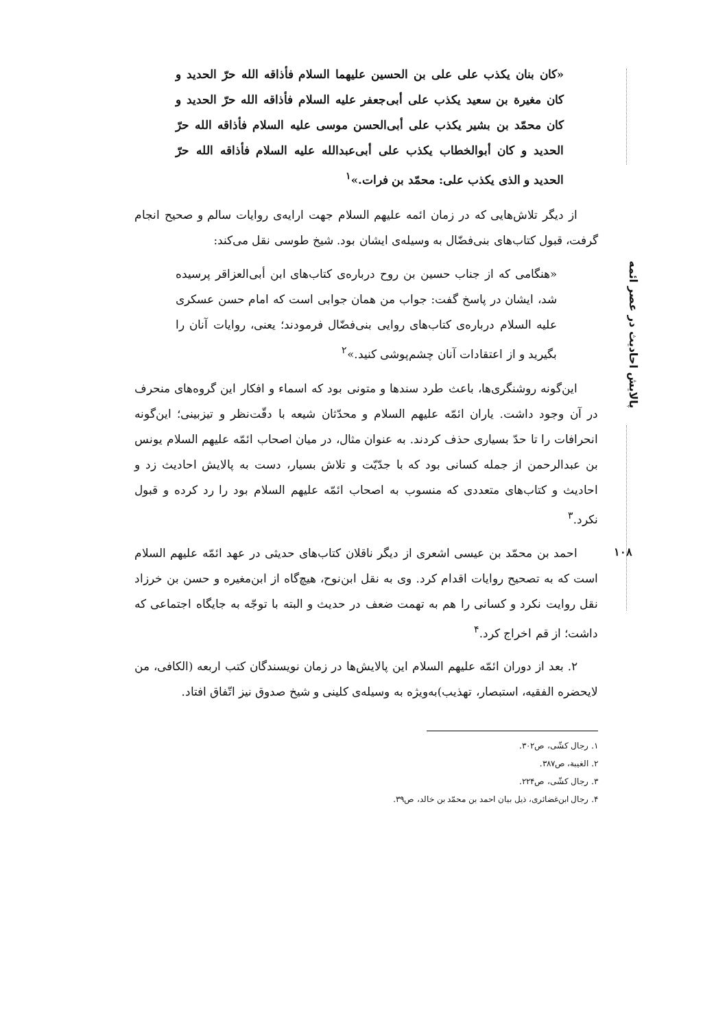پالایش احادیث در عصر ائمه
۱۰۸
«کان بنان یکذب علی علی بن الحسین علیهما السلام فأذاقه الله حرّ الحدید و کان مغیرة بن سعید یکذب علی أبی‌جعفر علیه السلام فأذاقه الله حرّ الحدید و کان محمّد بن بشیر یکذب علی أبی‌الحسن موسی علیه السلام فأذاقه الله حرّ الحدید و کان أبوالخطاب یکذب علی أبی‌عبدالله علیه السلام فأذاقه الله حرّ الحدید و الذی یکذب علی: محمّد بن فرات.»<sup>۱</sup>
از دیگر تلاش‌هایی که در زمان ائمه علیهم السلام جهت ارایه‌ی روایات سالم و صحیح انجام گرفت، قبول کتاب‌های بنی‌فضّال به وسیله‌ی ایشان بود. شیخ طوسی نقل می‌کند:
«هنگامی که از جناب حسین بن روح درباره‌ی کتاب‌های ابن أبی‌العزاقر پرسیده شد، ایشان در پاسخ گفت: جواب من همان جوابی است که امام حسن عسکری علیه السلام درباره‌ی کتاب‌های روایی بنی‌فضّال فرمودند؛ یعنی، روایات آنان را بگیرید و از اعتقادات آنان چشم‌پوشی کنید.»<sup>۲</sup>
این‌گونه روشنگری‌ها، باعث طرد سندها و متونی بود که اسماء و افکار این گروه‌های منحرف در آن وجود داشت. یاران ائمّه علیهم السلام و محدّثان شیعه با دقّت‌نظر و تیزبینی؛ این‌گونه انحرافات را تا حدّ بسیاری حذف کردند. به عنوان مثال، در میان اصحاب ائمّه علیهم السلام یونس بن عبدالرحمن از جمله کسانی بود که با جدّیّت و تلاش بسیار، دست به پالایش احادیث زد و احادیث و کتاب‌های متعددی که منسوب به اصحاب ائمّه علیهم السلام بود را رد کرده و قبول نکرد.<sup>۳</sup>
احمد بن محمّد بن عیسی اشعری از دیگر ناقلان کتاب‌های حدیثی در عهد ائمّه علیهم السلام است که به تصحیح روایات اقدام کرد. وی به نقل ابن‌نوح، هیچ‌گاه از ابن‌مغیره و حسن بن خرزاد نقل روایت نکرد و کسانی را هم به تهمت ضعف در حدیث و البته با توجّه به جایگاه اجتماعی که داشت؛ از قم اخراج کرد.<sup>۴</sup>
۲. بعد از دوران ائمّه علیهم السلام این پالایش‌ها در زمان نویسندگان کتب اربعه (الکافی، من لایحضره الفقیه، استبصار، تهذیب)به‌ویژه به وسیله‌ی کلینی و شیخ صدوق نیز اتّفاق افتاد.
۱. رجال کشّی، ص۳۰۲.
۲. الغیبة، ص۳۸۷.
۳. رجال کشّی، ص۲۲۴.
۴. رجال ابن‌غضائری، ذیل بیان احمد بن محمّد بن خالد، ص۳۹.